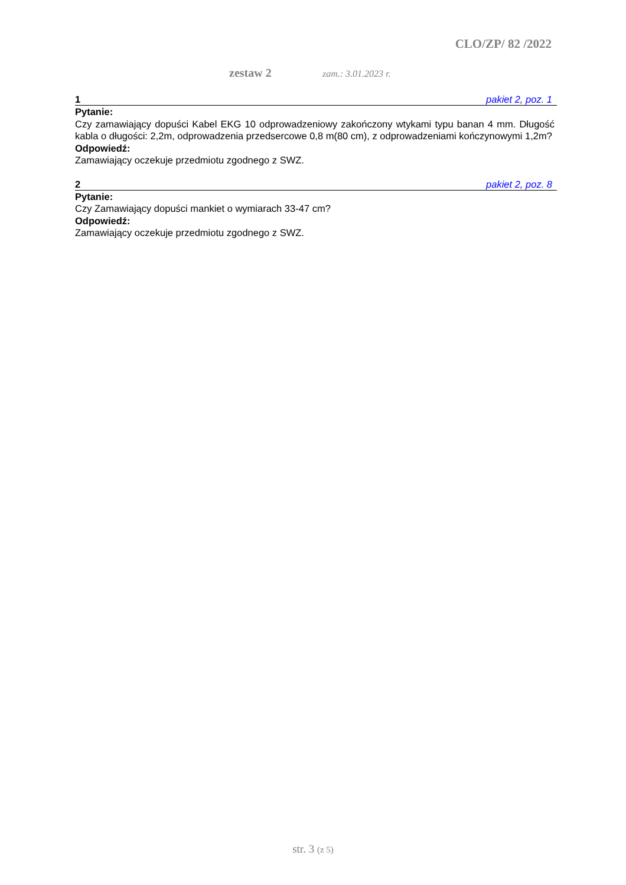CLO/ZP/ 82 /2022
zestaw 2 zam.: 3.01.2023 r.
1 pakiet 2, poz. 1
Pytanie:
Czy zamawiający dopuści Kabel EKG 10 odprowadzeniowy zakończony wtykami typu banan 4 mm. Długość kabla o długości: 2,2m, odprowadzenia przedsercowe 0,8 m(80 cm), z odprowadzeniami kończynowymi 1,2m?
Odpowiedź:
Zamawiający oczekuje przedmiotu zgodnego z SWZ.
2 pakiet 2, poz. 8
Pytanie:
Czy Zamawiający dopuści mankiet o wymiarach 33-47 cm?
Odpowiedź:
Zamawiający oczekuje przedmiotu zgodnego z SWZ.
str. 3 (z 5)